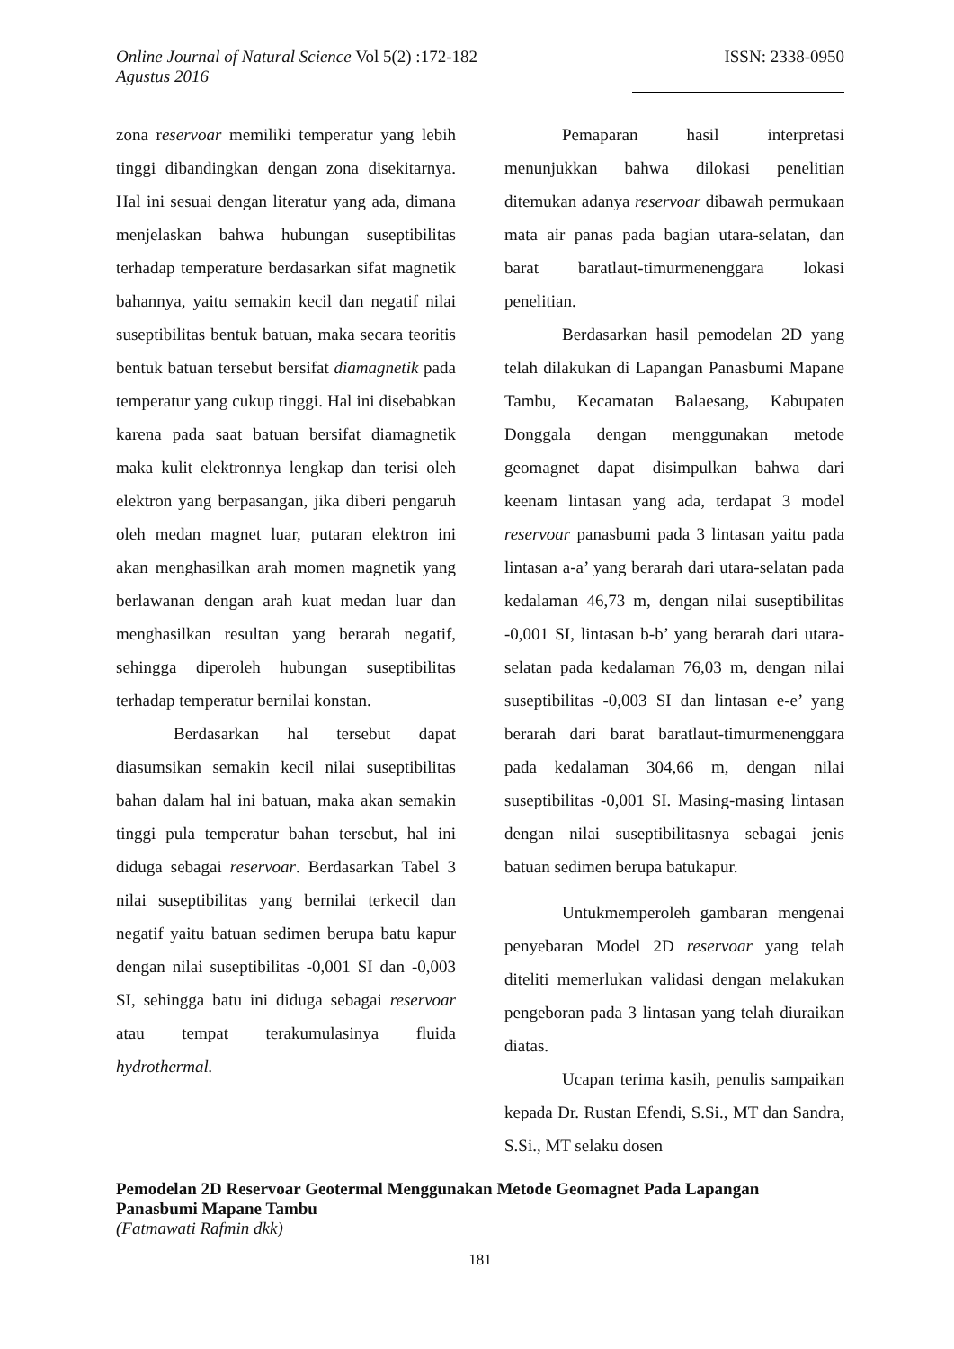Online Journal of Natural Science Vol 5(2) :172-182
Agustus 2016 ISSN: 2338-0950
zona reservoar memiliki temperatur yang lebih tinggi dibandingkan dengan zona disekitarnya. Hal ini sesuai dengan literatur yang ada, dimana menjelaskan bahwa hubungan suseptibilitas terhadap temperature berdasarkan sifat magnetik bahannya, yaitu semakin kecil dan negatif nilai suseptibilitas bentuk batuan, maka secara teoritis bentuk batuan tersebut bersifat diamagnetik pada temperatur yang cukup tinggi. Hal ini disebabkan karena pada saat batuan bersifat diamagnetik maka kulit elektronnya lengkap dan terisi oleh elektron yang berpasangan, jika diberi pengaruh oleh medan magnet luar, putaran elektron ini akan menghasilkan arah momen magnetik yang berlawanan dengan arah kuat medan luar dan menghasilkan resultan yang berarah negatif, sehingga diperoleh hubungan suseptibilitas terhadap temperatur bernilai konstan.
Berdasarkan hal tersebut dapat diasumsikan semakin kecil nilai suseptibilitas bahan dalam hal ini batuan, maka akan semakin tinggi pula temperatur bahan tersebut, hal ini diduga sebagai reservoar. Berdasarkan Tabel 3 nilai suseptibilitas yang bernilai terkecil dan negatif yaitu batuan sedimen berupa batu kapur dengan nilai suseptibilitas -0,001 SI dan -0,003 SI, sehingga batu ini diduga sebagai reservoar atau tempat terakumulasinya fluida hydrothermal.
Pemaparan hasil interpretasi menunjukkan bahwa dilokasi penelitian ditemukan adanya reservoar dibawah permukaan mata air panas pada bagian utara-selatan, dan barat baratlaut-timurmenenggara lokasi penelitian.
Berdasarkan hasil pemodelan 2D yang telah dilakukan di Lapangan Panasbumi Mapane Tambu, Kecamatan Balaesang, Kabupaten Donggala dengan menggunakan metode geomagnet dapat disimpulkan bahwa dari keenam lintasan yang ada, terdapat 3 model reservoar panasbumi pada 3 lintasan yaitu pada lintasan a-a’ yang berarah dari utara-selatan pada kedalaman 46,73 m, dengan nilai suseptibilitas -0,001 SI, lintasan b-b’ yang berarah dari utara-selatan pada kedalaman 76,03 m, dengan nilai suseptibilitas -0,003 SI dan lintasan e-e’ yang berarah dari barat baratlaut-timurmenenggara pada kedalaman 304,66 m, dengan nilai suseptibilitas -0,001 SI. Masing-masing lintasan dengan nilai suseptibilitasnya sebagai jenis batuan sedimen berupa batukapur.
Untukmemperoleh gambaran mengenai penyebaran Model 2D reservoar yang telah diteliti memerlukan validasi dengan melakukan pengeboran pada 3 lintasan yang telah diuraikan diatas.
Ucapan terima kasih, penulis sampaikan kepada Dr. Rustan Efendi, S.Si., MT dan Sandra, S.Si., MT selaku dosen
Pemodelan 2D Reservoar Geotermal Menggunakan Metode Geomagnet Pada Lapangan Panasbumi Mapane Tambu
(Fatmawati Rafmin dkk)
181